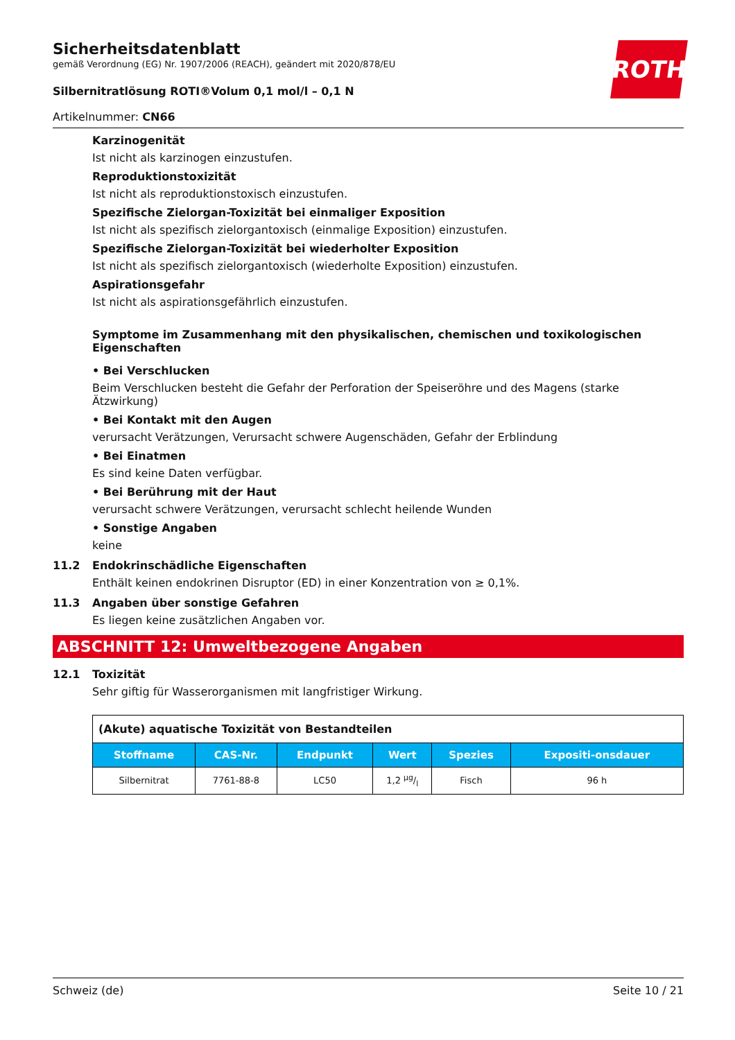ROTH
Sicherheitsdatenblatt
gemäß Verordnung (EG) Nr. 1907/2006 (REACH), geändert mit 2020/878/EU
Silbernitratlösung ROTI®Volum 0,1 mol/l – 0,1 N
Artikelnummer: CN66
Karzinogenität
Ist nicht als karzinogen einzustufen.
Reproduktionstoxizität
Ist nicht als reproduktionstoxisch einzustufen.
Spezifische Zielorgan-Toxizität bei einmaliger Exposition
Ist nicht als spezifisch zielorgantoxisch (einmalige Exposition) einzustufen.
Spezifische Zielorgan-Toxizität bei wiederholter Exposition
Ist nicht als spezifisch zielorgantoxisch (wiederholte Exposition) einzustufen.
Aspirationsgefahr
Ist nicht als aspirationsgefährlich einzustufen.
Symptome im Zusammenhang mit den physikalischen, chemischen und toxikologischen Eigenschaften
• Bei Verschlucken
Beim Verschlucken besteht die Gefahr der Perforation der Speiseröhre und des Magens (starke Ätzwirkung)
• Bei Kontakt mit den Augen
verursacht Verätzungen, Verursacht schwere Augenschäden, Gefahr der Erblindung
• Bei Einatmen
Es sind keine Daten verfügbar.
• Bei Berührung mit der Haut
verursacht schwere Verätzungen, verursacht schlecht heilende Wunden
• Sonstige Angaben
keine
11.2 Endokrinschädliche Eigenschaften
Enthält keinen endokrinen Disruptor (ED) in einer Konzentration von ≥ 0,1%.
11.3 Angaben über sonstige Gefahren
Es liegen keine zusätzlichen Angaben vor.
ABSCHNITT 12: Umweltbezogene Angaben
12.1 Toxizität
Sehr giftig für Wasserorganismen mit langfristiger Wirkung.
| (Akute) aquatische Toxizität von Bestandteilen | | | | | |
| Stoffname | CAS-Nr. | Endpunkt | Wert | Spezies | Expositi-onsdauer |
| Silbernitrat | 7761-88-8 | LC50 | 1,2 µg/l | Fisch | 96 h |
Schweiz (de) Seite 10 / 21